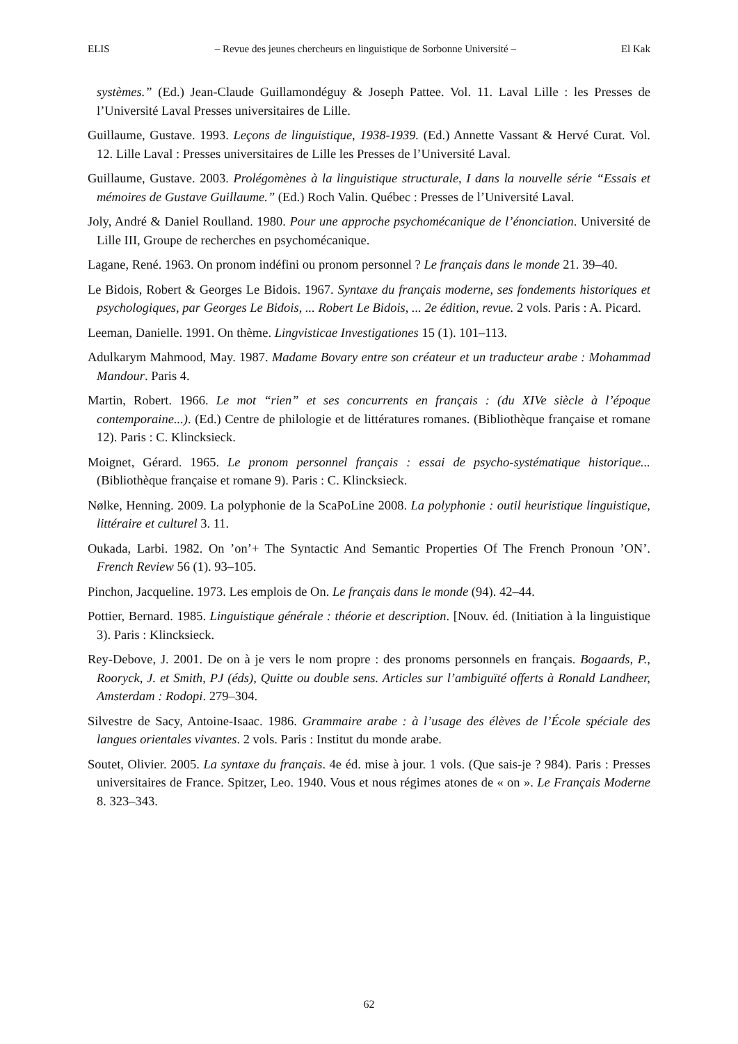ELIS – Revue des jeunes chercheurs en linguistique de Sorbonne Université – El Kak
systèmes.” (Ed.) Jean-Claude Guillamondéguy & Joseph Pattee. Vol. 11. Laval Lille : les Presses de l’Université Laval Presses universitaires de Lille.
Guillaume, Gustave. 1993. Leçons de linguistique, 1938-1939. (Ed.) Annette Vassant & Hervé Curat. Vol. 12. Lille Laval : Presses universitaires de Lille les Presses de l’Université Laval.
Guillaume, Gustave. 2003. Prolégomènes à la linguistique structurale, I dans la nouvelle série “Essais et mémoires de Gustave Guillaume.” (Ed.) Roch Valin. Québec : Presses de l’Université Laval.
Joly, André & Daniel Roulland. 1980. Pour une approche psychomécanique de l’énonciation. Université de Lille III, Groupe de recherches en psychomécanique.
Lagane, René. 1963. On pronom indéfini ou pronom personnel ? Le français dans le monde 21. 39–40.
Le Bidois, Robert & Georges Le Bidois. 1967. Syntaxe du français moderne, ses fondements historiques et psychologiques, par Georges Le Bidois, ... Robert Le Bidois, ... 2e édition, revue. 2 vols. Paris : A. Picard.
Leeman, Danielle. 1991. On thème. Lingvisticae Investigationes 15 (1). 101–113.
Adulkarym Mahmood, May. 1987. Madame Bovary entre son créateur et un traducteur arabe : Mohammad Mandour. Paris 4.
Martin, Robert. 1966. Le mot “rien” et ses concurrents en français : (du XIVe siècle à l’époque contemporaine...). (Ed.) Centre de philologie et de littératures romanes. (Bibliothèque française et romane 12). Paris : C. Klincksieck.
Moignet, Gérard. 1965. Le pronom personnel français : essai de psycho-systématique historique... (Bibliothèque française et romane 9). Paris : C. Klincksieck.
Nølke, Henning. 2009. La polyphonie de la ScaPoLine 2008. La polyphonie : outil heuristique linguistique, littéraire et culturel 3. 11.
Oukada, Larbi. 1982. On ’on’+ The Syntactic And Semantic Properties Of The French Pronoun ’ON’. French Review 56 (1). 93–105.
Pinchon, Jacqueline. 1973. Les emplois de On. Le français dans le monde (94). 42–44.
Pottier, Bernard. 1985. Linguistique générale : théorie et description. [Nouv. éd. (Initiation à la linguistique 3). Paris : Klincksieck.
Rey-Debove, J. 2001. De on à je vers le nom propre : des pronoms personnels en français. Bogaards, P., Rooryck, J. et Smith, PJ (éds), Quitte ou double sens. Articles sur l’ambiguïté offerts à Ronald Landheer, Amsterdam : Rodopi. 279–304.
Silvestre de Sacy, Antoine-Isaac. 1986. Grammaire arabe : à l’usage des élèves de l’École spéciale des langues orientales vivantes. 2 vols. Paris : Institut du monde arabe.
Soutet, Olivier. 2005. La syntaxe du français. 4e éd. mise à jour. 1 vols. (Que sais-je ? 984). Paris : Presses universitaires de France. Spitzer, Leo. 1940. Vous et nous régimes atones de « on ». Le Français Moderne 8. 323–343.
62